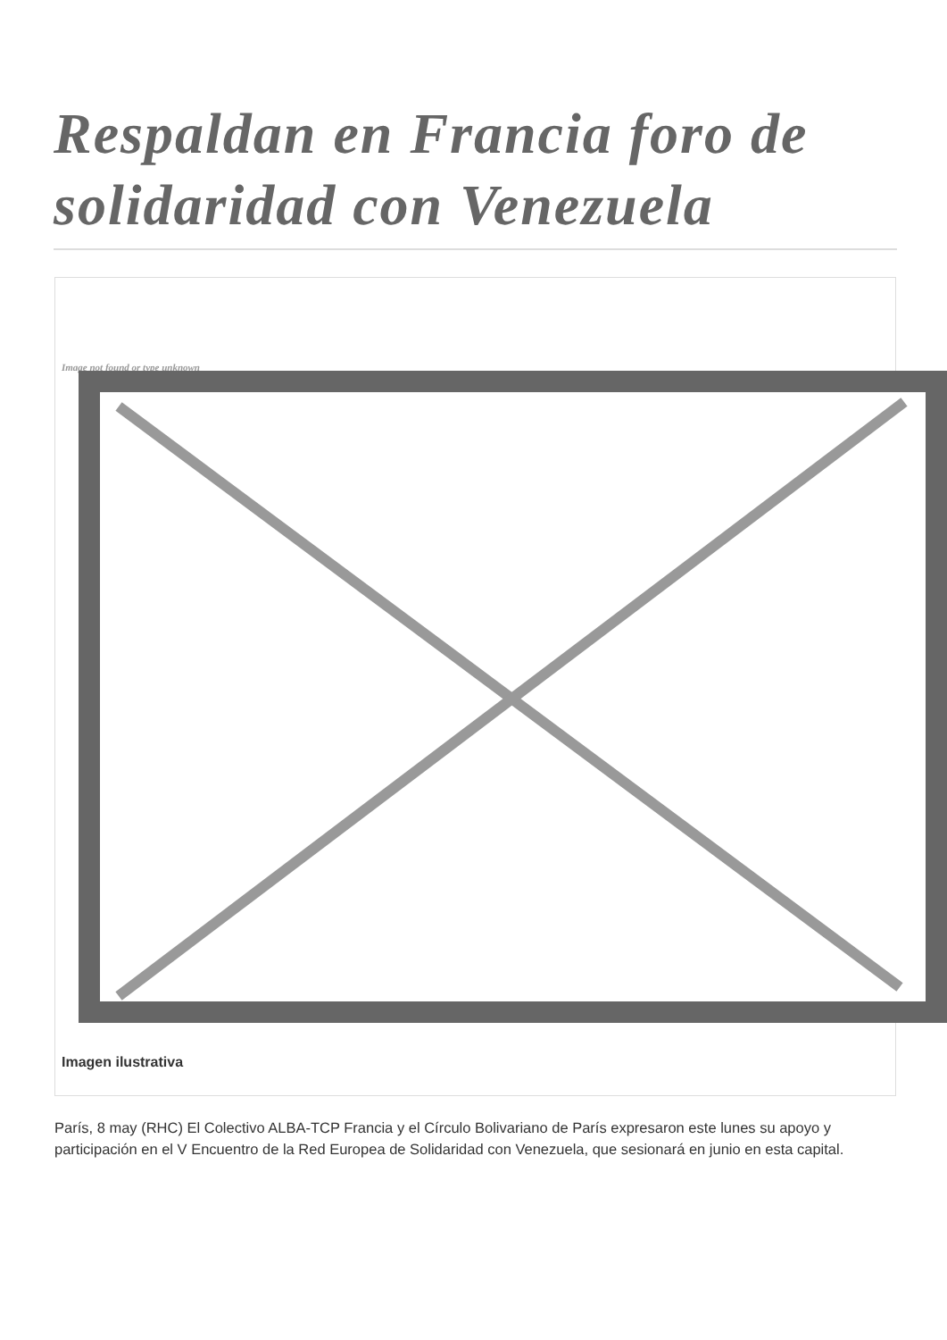Respaldan en Francia foro de solidaridad con Venezuela
Image not found or type unknown
Imagen ilustrativa
París, 8 may (RHC) El Colectivo ALBA-TCP Francia y el Círculo Bolivariano de París expresaron este lunes su apoyo y participación en el V Encuentro de la Red Europea de Solidaridad con Venezuela, que sesionará en junio en esta capital.